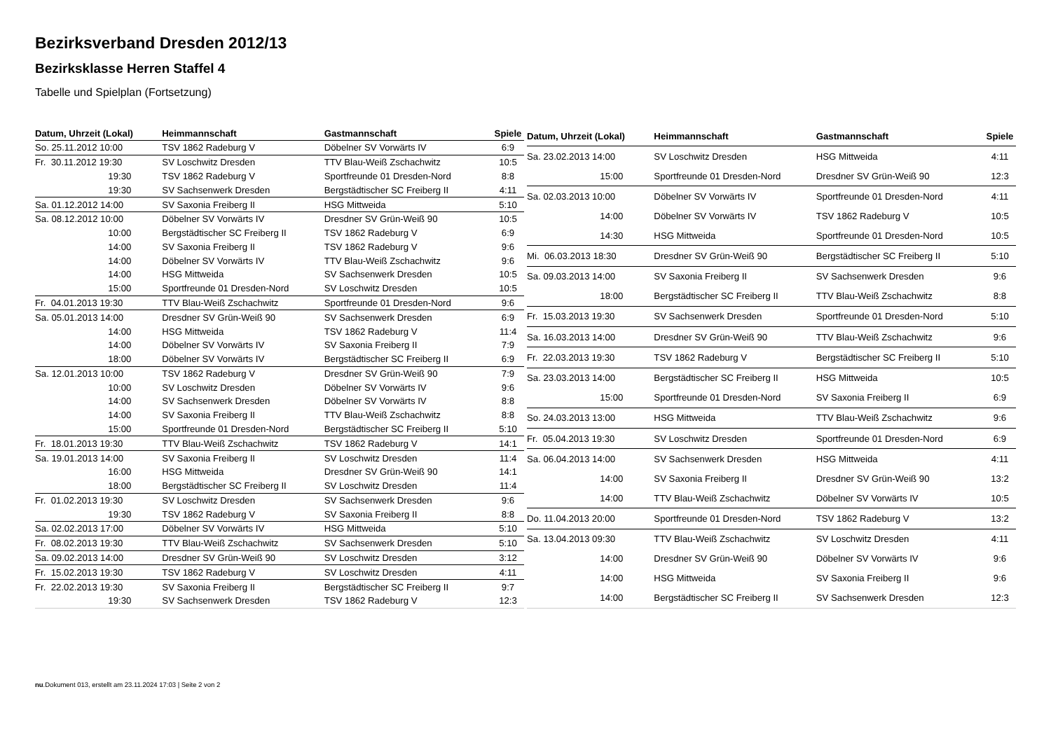Bezirksverband Dresden 2012/13
Bezirksklasse Herren Staffel 4
Tabelle und Spielplan (Fortsetzung)
| Datum, Uhrzeit (Lokal) | Heimmannschaft | Gastmannschaft | Spiele |
| --- | --- | --- | --- |
| So. 25.11.2012 10:00 | TSV 1862 Radeburg V | Döbelner SV Vorwärts IV | 6:9 |
| Fr. 30.11.2012 19:30 | SV Loschwitz Dresden | TTV Blau-Weiß Zschachwitz | 10:5 |
| 19:30 | TSV 1862 Radeburg V | Sportfreunde 01 Dresden-Nord | 8:8 |
| 19:30 | SV Sachsenwerk Dresden | Bergstädtischer SC Freiberg II | 4:11 |
| Sa. 01.12.2012 14:00 | SV Saxonia Freiberg II | HSG Mittweida | 5:10 |
| Sa. 08.12.2012 10:00 | Döbelner SV Vorwärts IV | Dresdner SV Grün-Weiß 90 | 10:5 |
| 10:00 | Bergstädtischer SC Freiberg II | TSV 1862 Radeburg V | 6:9 |
| 14:00 | SV Saxonia Freiberg II | TSV 1862 Radeburg V | 9:6 |
| 14:00 | Döbelner SV Vorwärts IV | TTV Blau-Weiß Zschachwitz | 9:6 |
| 14:00 | HSG Mittweida | SV Sachsenwerk Dresden | 10:5 |
| 15:00 | Sportfreunde 01 Dresden-Nord | SV Loschwitz Dresden | 10:5 |
| Fr. 04.01.2013 19:30 | TTV Blau-Weiß Zschachwitz | Sportfreunde 01 Dresden-Nord | 9:6 |
| Sa. 05.01.2013 14:00 | Dresdner SV Grün-Weiß 90 | SV Sachsenwerk Dresden | 6:9 |
| 14:00 | HSG Mittweida | TSV 1862 Radeburg V | 11:4 |
| 14:00 | Döbelner SV Vorwärts IV | SV Saxonia Freiberg II | 7:9 |
| 18:00 | Döbelner SV Vorwärts IV | Bergstädtischer SC Freiberg II | 6:9 |
| Sa. 12.01.2013 10:00 | TSV 1862 Radeburg V | Dresdner SV Grün-Weiß 90 | 7:9 |
| 10:00 | SV Loschwitz Dresden | Döbelner SV Vorwärts IV | 9:6 |
| 14:00 | SV Sachsenwerk Dresden | Döbelner SV Vorwärts IV | 8:8 |
| 14:00 | SV Saxonia Freiberg II | TTV Blau-Weiß Zschachwitz | 8:8 |
| 15:00 | Sportfreunde 01 Dresden-Nord | Bergstädtischer SC Freiberg II | 5:10 |
| Fr. 18.01.2013 19:30 | TTV Blau-Weiß Zschachwitz | TSV 1862 Radeburg V | 14:1 |
| Sa. 19.01.2013 14:00 | SV Saxonia Freiberg II | SV Loschwitz Dresden | 11:4 |
| 16:00 | HSG Mittweida | Dresdner SV Grün-Weiß 90 | 14:1 |
| 18:00 | Bergstädtischer SC Freiberg II | SV Loschwitz Dresden | 11:4 |
| Fr. 01.02.2013 19:30 | SV Loschwitz Dresden | SV Sachsenwerk Dresden | 9:6 |
| 19:30 | TSV 1862 Radeburg V | SV Saxonia Freiberg II | 8:8 |
| Sa. 02.02.2013 17:00 | Döbelner SV Vorwärts IV | HSG Mittweida | 5:10 |
| Fr. 08.02.2013 19:30 | TTV Blau-Weiß Zschachwitz | SV Sachsenwerk Dresden | 5:10 |
| Sa. 09.02.2013 14:00 | Dresdner SV Grün-Weiß 90 | SV Loschwitz Dresden | 3:12 |
| Fr. 15.02.2013 19:30 | TSV 1862 Radeburg V | SV Loschwitz Dresden | 4:11 |
| Fr. 22.02.2013 19:30 | SV Saxonia Freiberg II | Bergstädtischer SC Freiberg II | 9:7 |
| 19:30 | SV Sachsenwerk Dresden | TSV 1862 Radeburg V | 12:3 |
| Datum, Uhrzeit (Lokal) | Heimmannschaft | Gastmannschaft | Spiele |
| --- | --- | --- | --- |
| Sa. 23.02.2013 14:00 | SV Loschwitz Dresden | HSG Mittweida | 4:11 |
| 15:00 | Sportfreunde 01 Dresden-Nord | Dresdner SV Grün-Weiß 90 | 12:3 |
| Sa. 02.03.2013 10:00 | Döbelner SV Vorwärts IV | Sportfreunde 01 Dresden-Nord | 4:11 |
| 14:00 | Döbelner SV Vorwärts IV | TSV 1862 Radeburg V | 10:5 |
| 14:30 | HSG Mittweida | Sportfreunde 01 Dresden-Nord | 10:5 |
| Mi. 06.03.2013 18:30 | Dresdner SV Grün-Weiß 90 | Bergstädtischer SC Freiberg II | 5:10 |
| Sa. 09.03.2013 14:00 | SV Saxonia Freiberg II | SV Sachsenwerk Dresden | 9:6 |
| 18:00 | Bergstädtischer SC Freiberg II | TTV Blau-Weiß Zschachwitz | 8:8 |
| Fr. 15.03.2013 19:30 | SV Sachsenwerk Dresden | Sportfreunde 01 Dresden-Nord | 5:10 |
| Sa. 16.03.2013 14:00 | Dresdner SV Grün-Weiß 90 | TTV Blau-Weiß Zschachwitz | 9:6 |
| Fr. 22.03.2013 19:30 | TSV 1862 Radeburg V | Bergstädtischer SC Freiberg II | 5:10 |
| Sa. 23.03.2013 14:00 | Bergstädtischer SC Freiberg II | HSG Mittweida | 10:5 |
| 15:00 | Sportfreunde 01 Dresden-Nord | SV Saxonia Freiberg II | 6:9 |
| So. 24.03.2013 13:00 | HSG Mittweida | TTV Blau-Weiß Zschachwitz | 9:6 |
| Fr. 05.04.2013 19:30 | SV Loschwitz Dresden | Sportfreunde 01 Dresden-Nord | 6:9 |
| Sa. 06.04.2013 14:00 | SV Sachsenwerk Dresden | HSG Mittweida | 4:11 |
| 14:00 | SV Saxonia Freiberg II | Dresdner SV Grün-Weiß 90 | 13:2 |
| 14:00 | TTV Blau-Weiß Zschachwitz | Döbelner SV Vorwärts IV | 10:5 |
| Do. 11.04.2013 20:00 | Sportfreunde 01 Dresden-Nord | TSV 1862 Radeburg V | 13:2 |
| Sa. 13.04.2013 09:30 | TTV Blau-Weiß Zschachwitz | SV Loschwitz Dresden | 4:11 |
| 14:00 | Dresdner SV Grün-Weiß 90 | Döbelner SV Vorwärts IV | 9:6 |
| 14:00 | HSG Mittweida | SV Saxonia Freiberg II | 9:6 |
| 14:00 | Bergstädtischer SC Freiberg II | SV Sachsenwerk Dresden | 12:3 |
nu.Dokument 013, erstellt am 23.11.2024 17:03 | Seite 2 von 2